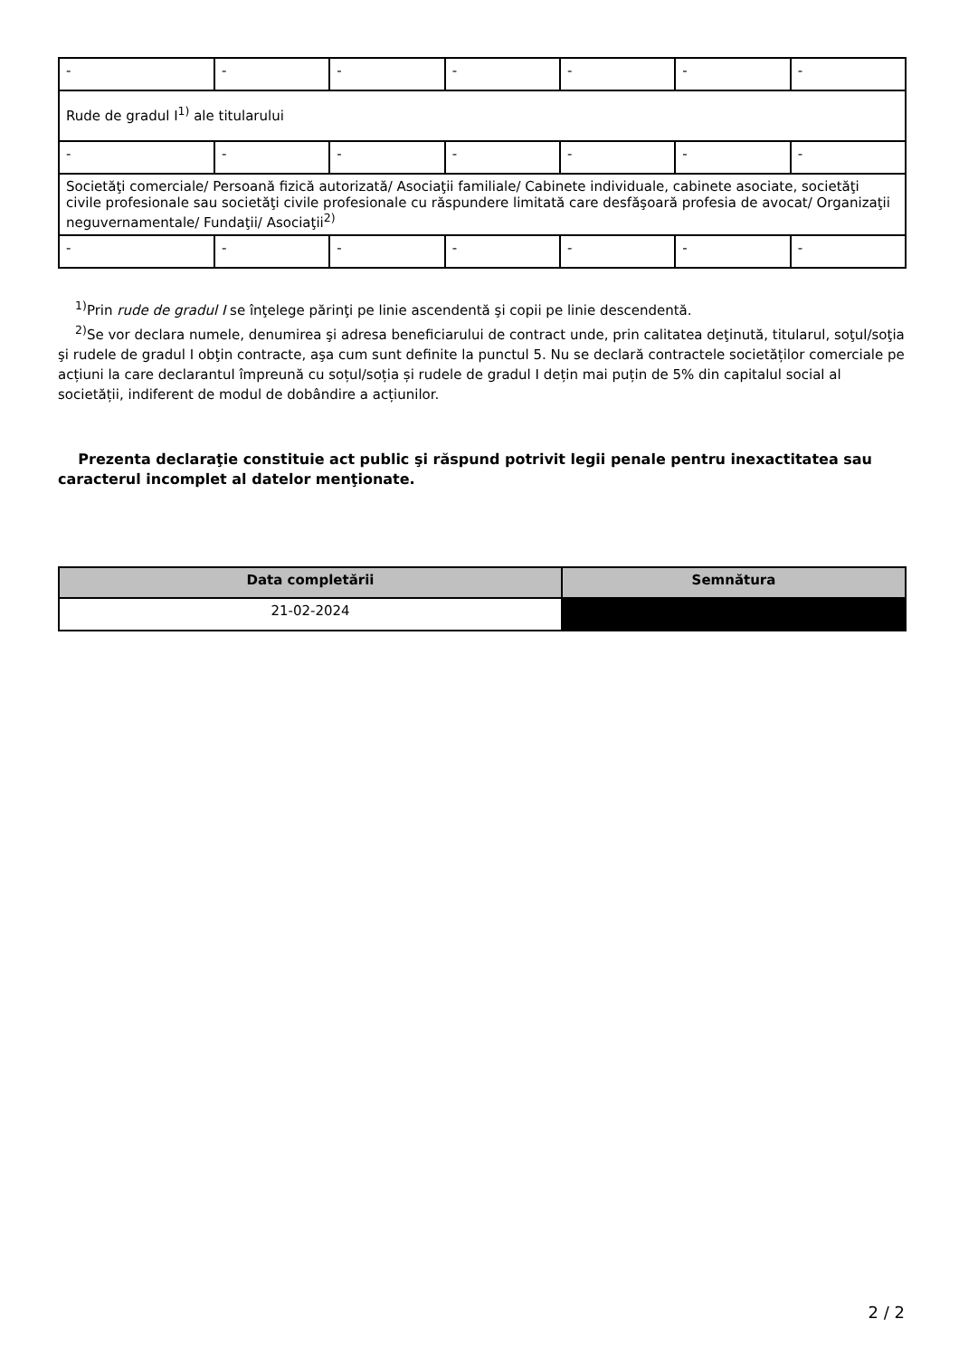| - | - | - | - | - | - | - |
| Rude de gradul I<sup>1)</sup> ale titularului | | | | | | |
| - | - | - | - | - | - | - |
| Societăţi comerciale/ Persoană fizică autorizată/ Asociaţii familiale/ Cabinete individuale, cabinete asociate, societăţi civile profesionale sau societăţi civile profesionale cu răspundere limitată care desfăşoară profesia de avocat/ Organizaţii neguvernamentale/ Fundaţii/ Asociaţii<sup>2)</sup> | | | | | | |
| - | - | - | - | - | - | - |
<sup>1)</sup> Prin rude de gradul I se înţelege părinţi pe linie ascendentă şi copii pe linie descendentă.
<sup>2)</sup> Se vor declara numele, denumirea şi adresa beneficiarului de contract unde, prin calitatea deţinută, titularul, soţul/soţia şi rudele de gradul I obţin contracte, aşa cum sunt definite la punctul 5. Nu se declară contractele societăților comerciale pe acțiuni la care declarantul împreună cu soțul/soția și rudele de gradul I dețin mai puțin de 5% din capitalul social al societății, indiferent de modul de dobândire a acțiunilor.
Prezenta declaraţie constituie act public şi răspund potrivit legii penale pentru inexactitatea sau caracterul incomplet al datelor menţionate.
| Data completării | Semnătura |
| --- | --- |
| 21-02-2024 | |
2 / 2